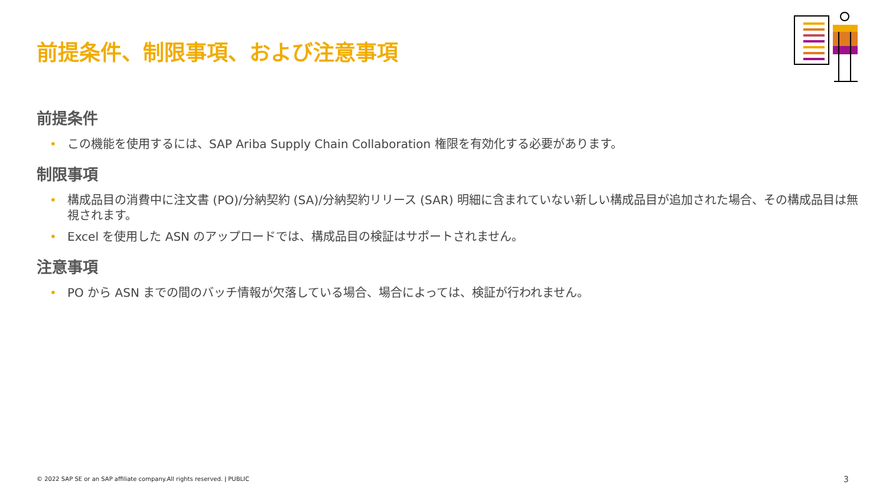前提条件、制限事項、および注意事項
前提条件
• この機能を使用するには、SAP Ariba Supply Chain Collaboration 権限を有効化する必要があります。
制限事項
• 構成品目の消費中に注文書 (PO)/分納契約 (SA)/分納契約リリース (SAR) 明細に含まれていない新しい構成品目が追加された場合、その構成品目は無視されます。
• Excel を使用した ASN のアップロードでは、構成品目の検証はサポートされません。
注意事項
• PO から ASN までの間のバッチ情報が欠落している場合、場合によっては、検証が行われません。
© 2022 SAP SE or an SAP affiliate company.All rights reserved. ǀ PUBLIC
3